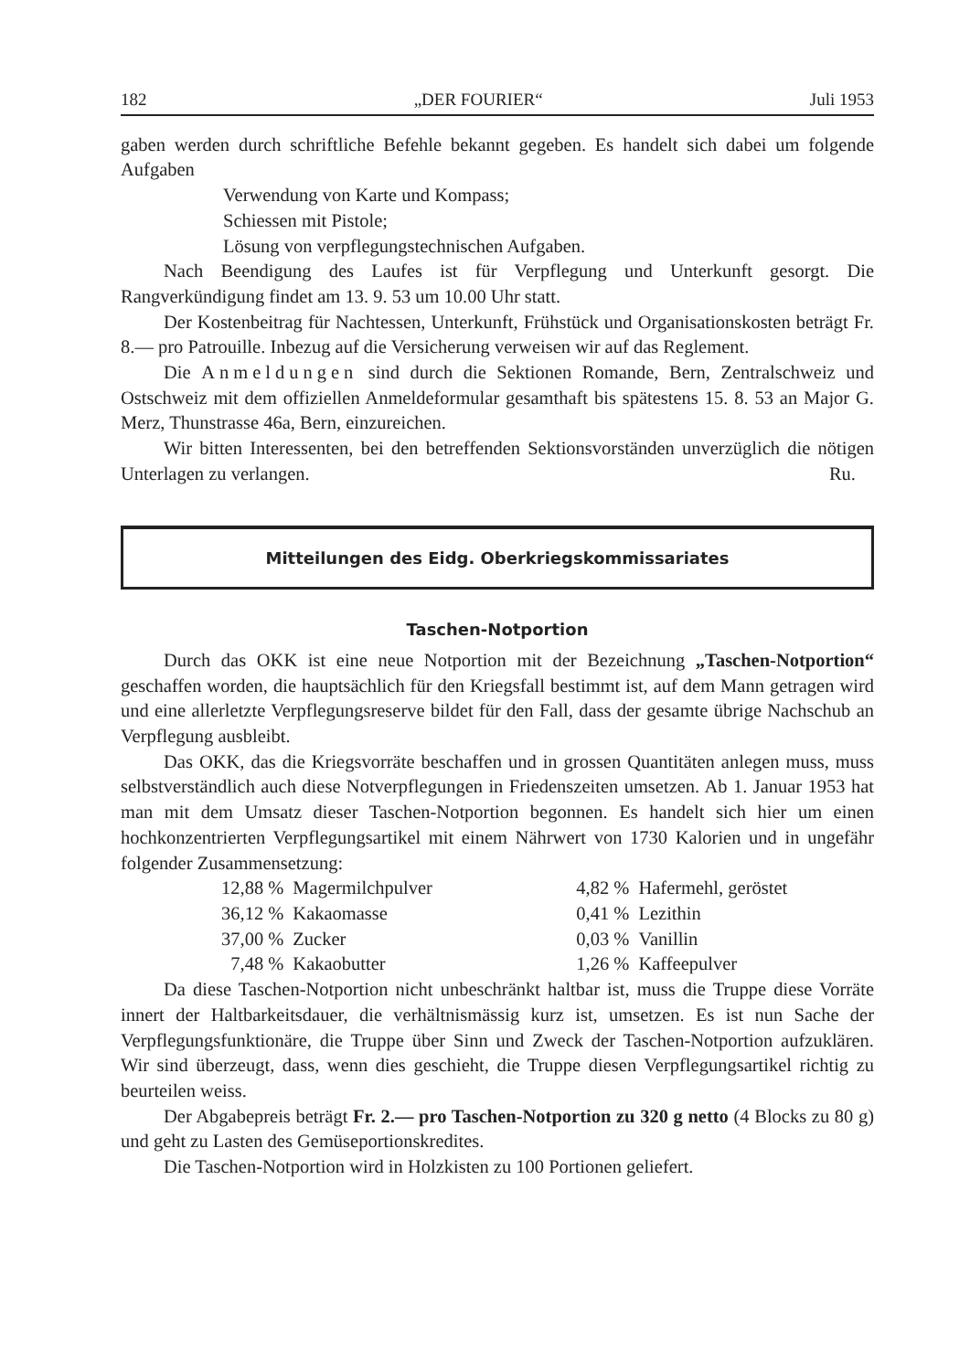182 „DER FOURIER“Juli 1953
gaben werden durch schriftliche Befehle bekannt gegeben. Es handelt sich dabei um folgende Aufgaben
Verwendung von Karte und Kompass;
Schiessen mit Pistole;
Lösung von verpflegungstechnischen Aufgaben.
Nach Beendigung des Laufes ist für Verpflegung und Unterkunft gesorgt. Die Rangverkündigung findet am 13. 9. 53 um 10.00 Uhr statt.
Der Kostenbeitrag für Nachtessen, Unterkunft, Frühstück und Organisationskosten beträgt Fr. 8.— pro Patrouille. Inbezug auf die Versicherung verweisen wir auf das Reglement.
Die Anmeldungen sind durch die Sektionen Romande, Bern, Zentralschweiz und Ostschweiz mit dem offiziellen Anmeldeformular gesamthaft bis spätestens 15. 8. 53 an Major G. Merz, Thunstrasse 46a, Bern, einzureichen.
Wir bitten Interessenten, bei den betreffenden Sektionsvorständen unverzüglich die nötigen Unterlagen zu verlangen. Ru.
Mitteilungen des Eidg. Oberkriegskommissariates
Taschen-Notportion
Durch das OKK ist eine neue Notportion mit der Bezeichnung „Taschen-Notportion“ geschaffen worden, die hauptsächlich für den Kriegsfall bestimmt ist, auf dem Mann getragen wird und eine allerletzte Verpflegungsreserve bildet für den Fall, dass der gesamte übrige Nachschub an Verpflegung ausbleibt.
Das OKK, das die Kriegsvorräte beschaffen und in grossen Quantitäten anlegen muss, muss selbstverständlich auch diese Notverpflegungen in Friedenszeiten umsetzen. Ab 1. Januar 1953 hat man mit dem Umsatz dieser Taschen-Notportion begonnen. Es handelt sich hier um einen hochkonzentrierten Verpflegungsartikel mit einem Nährwert von 1730 Kalorien und in ungefähr folgender Zusammensetzung:
| 12,88 % | Magermilchpulver | 4,82 % | Hafermehl, geröstet |
| 36,12 % | Kakaomasse | 0,41 % | Lezithin |
| 37,00 % | Zucker | 0,03 % | Vanillin |
| 7,48 % | Kakaobutter | 1,26 % | Kaffeepulver |
Da diese Taschen-Notportion nicht unbeschränkt haltbar ist, muss die Truppe diese Vorräte innert der Haltbarkeitsdauer, die verhältnismässig kurz ist, umsetzen. Es ist nun Sache der Verpflegungsfunktionäre, die Truppe über Sinn und Zweck der Taschen-Notportion aufzuklären. Wir sind überzeugt, dass, wenn dies geschieht, die Truppe diesen Verpflegungsartikel richtig zu beurteilen weiss.
Der Abgabepreis beträgt Fr. 2.— pro Taschen-Notportion zu 320 g netto (4 Blocks zu 80 g) und geht zu Lasten des Gemüseportionskredites.
Die Taschen-Notportion wird in Holzkisten zu 100 Portionen geliefert.